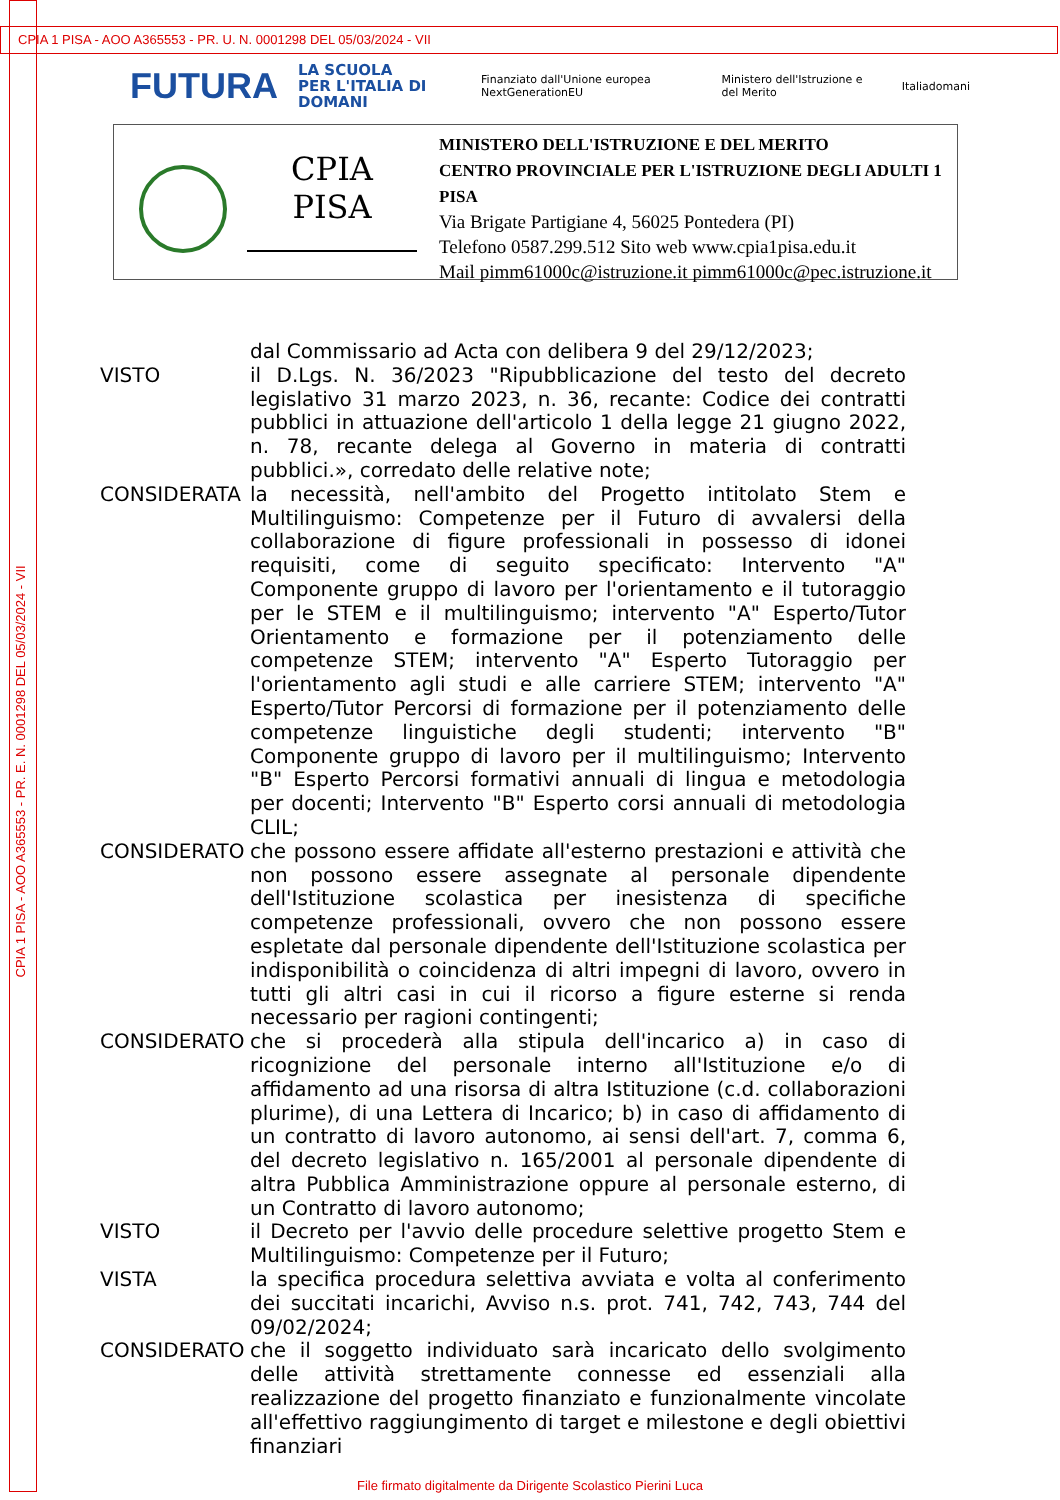CPIA 1 PISA - AOO A365553 - PR. U. N. 0001298 DEL 05/03/2024 - VII
CPIA 1 PISA - AOO A365553 - PR. E. N. 0001298 DEL 05/03/2024 - VII
FUTURA LA SCUOLA
PER L'ITALIA DI DOMANI Finanziato dall'Unione europea NextGenerationEU Ministero dell'Istruzione e del Merito Italiadomani
CPIA PISA
MINISTERO DELL'ISTRUZIONE E DEL MERITO
CENTRO PROVINCIALE PER L'ISTRUZIONE DEGLI ADULTI 1
PISA
Via Brigate Partigiane 4, 56025 Pontedera (PI)
Telefono 0587.299.512 Sito web www.cpia1pisa.edu.it
Mail pimm61000c@istruzione.it pimm61000c@pec.istruzione.it
dal Commissario ad Acta con delibera 9 del 29/12/2023;
VISTO il D.Lgs. N. 36/2023 "Ripubblicazione del testo del decreto legislativo 31 marzo 2023, n. 36, recante: Codice dei contratti pubblici in attuazione dell'articolo 1 della legge 21 giugno 2022, n. 78, recante delega al Governo in materia di contratti pubblici.», corredato delle relative note;
CONSIDERATA la necessità, nell'ambito del Progetto intitolato Stem e Multilinguismo: Competenze per il Futuro di avvalersi della collaborazione di figure professionali in possesso di idonei requisiti, come di seguito specificato: Intervento "A" Componente gruppo di lavoro per l'orientamento e il tutoraggio per le STEM e il multilinguismo; intervento "A" Esperto/Tutor Orientamento e formazione per il potenziamento delle competenze STEM; intervento "A" Esperto Tutoraggio per l'orientamento agli studi e alle carriere STEM; intervento "A" Esperto/Tutor Percorsi di formazione per il potenziamento delle competenze linguistiche degli studenti; intervento "B" Componente gruppo di lavoro per il multilinguismo; Intervento "B" Esperto Percorsi formativi annuali di lingua e metodologia per docenti; Intervento "B" Esperto corsi annuali di metodologia CLIL;
CONSIDERATO che possono essere affidate all'esterno prestazioni e attività che non possono essere assegnate al personale dipendente dell'Istituzione scolastica per inesistenza di specifiche competenze professionali, ovvero che non possono essere espletate dal personale dipendente dell'Istituzione scolastica per indisponibilità o coincidenza di altri impegni di lavoro, ovvero in tutti gli altri casi in cui il ricorso a figure esterne si renda necessario per ragioni contingenti;
CONSIDERATO che si procederà alla stipula dell'incarico a) in caso di ricognizione del personale interno all'Istituzione e/o di affidamento ad una risorsa di altra Istituzione (c.d. collaborazioni plurime), di una Lettera di Incarico; b) in caso di affidamento di un contratto di lavoro autonomo, ai sensi dell'art. 7, comma 6, del decreto legislativo n. 165/2001 al personale dipendente di altra Pubblica Amministrazione oppure al personale esterno, di un Contratto di lavoro autonomo;
VISTO il Decreto per l'avvio delle procedure selettive progetto Stem e Multilinguismo: Competenze per il Futuro;
VISTA la specifica procedura selettiva avviata e volta al conferimento dei succitati incarichi, Avviso n.s. prot. 741, 742, 743, 744 del 09/02/2024;
CONSIDERATO che il soggetto individuato sarà incaricato dello svolgimento delle attività strettamente connesse ed essenziali alla realizzazione del progetto finanziato e funzionalmente vincolate all'effettivo raggiungimento di target e milestone e degli obiettivi finanziari
File firmato digitalmente da Dirigente Scolastico Pierini Luca